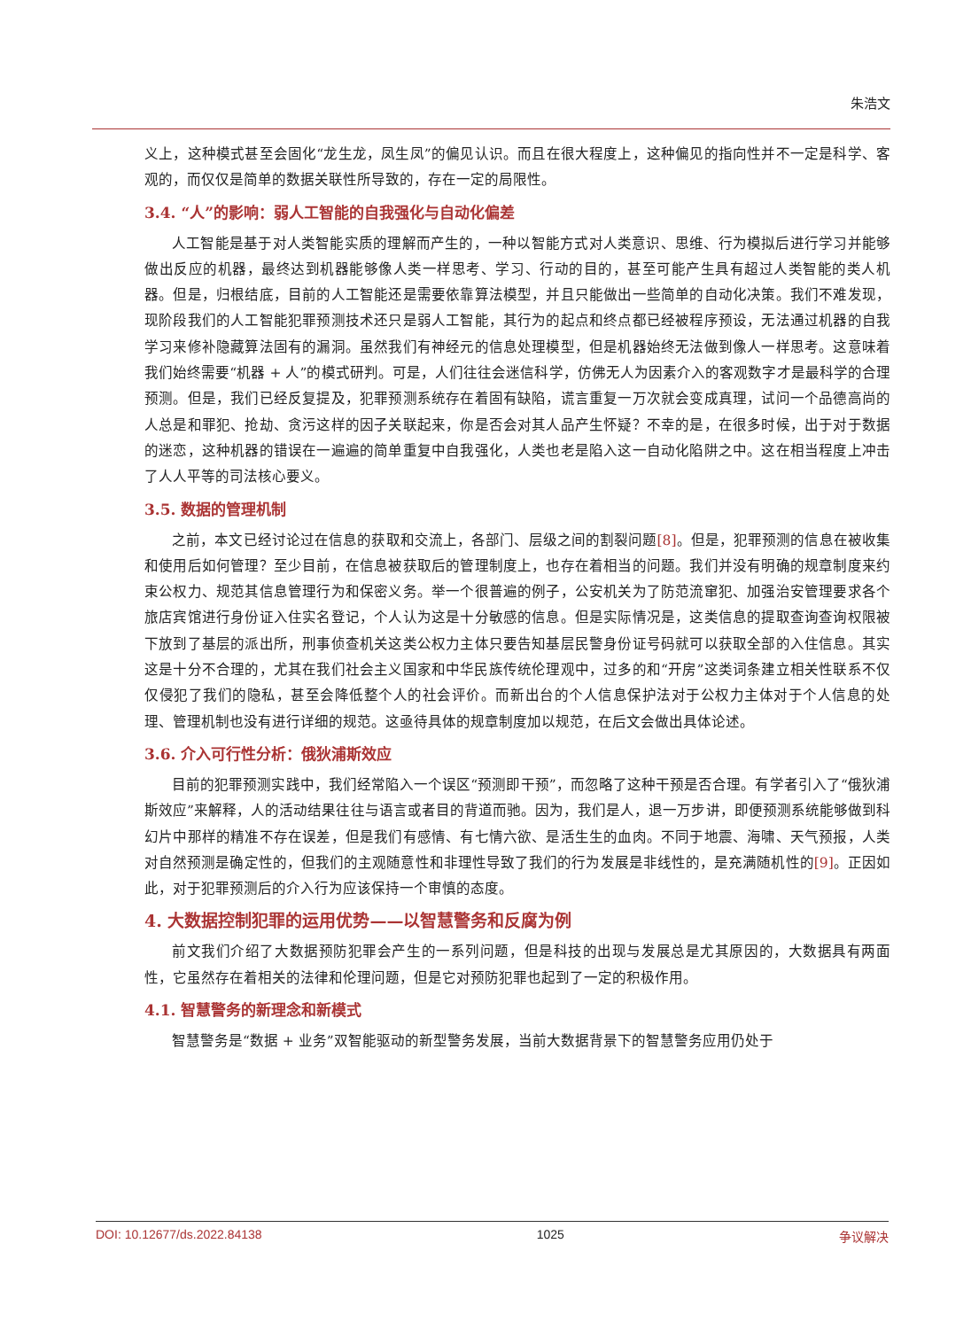朱浩文
义上，这种模式甚至会固化“龙生龙，凤生凤”的偏见认识。而且在很大程度上，这种偏见的指向性并不一定是科学、客观的，而仅仅是简单的数据关联性所导致的，存在一定的局限性。
3.4. “人”的影响：弱人工智能的自我强化与自动化偏差
人工智能是基于对人类智能实质的理解而产生的，一种以智能方式对人类意识、思维、行为模拟后进行学习并能够做出反应的机器，最终达到机器能够像人类一样思考、学习、行动的目的，甚至可能产生具有超过人类智能的类人机器。但是，归根结底，目前的人工智能还是需要依靠算法模型，并且只能做出一些简单的自动化决策。我们不难发现，现阶段我们的人工智能犯罪预测技术还只是弱人工智能，其行为的起点和终点都已经被程序预设，无法通过机器的自我学习来修补隐藏算法固有的漏洞。虽然我们有神经元的信息处理模型，但是机器始终无法做到像人一样思考。这意味着我们始终需要“机器 + 人”的模式研判。可是，人们往往会迷信科学，仿佛无人为因素介入的客观数字才是最科学的合理预测。但是，我们已经反复提及，犯罪预测系统存在着固有缺陷，谎言重复一万次就会变成真理，试问一个品德高尚的人总是和罪犯、抢劫、贪污这样的因子关联起来，你是否会对其人品产生怀疑？不幸的是，在很多时候，出于对于数据的迷恋，这种机器的错误在一遍遍的简单重复中自我强化，人类也老是陷入这一自动化陷阱之中。这在相当程度上冲击了人人平等的司法核心要义。
3.5. 数据的管理机制
之前，本文已经讨论过在信息的获取和交流上，各部门、层级之间的割裂问题[8]。但是，犯罪预测的信息在被收集和使用后如何管理？至少目前，在信息被获取后的管理制度上，也存在着相当的问题。我们并没有明确的规章制度来约束公权力、规范其信息管理行为和保密义务。举一个很普遍的例子，公安机关为了防范流窜犯、加强治安管理要求各个旅店宾馆进行身份证入住实名登记，个人认为这是十分敏感的信息。但是实际情况是，这类信息的提取查询查询权限被下放到了基层的派出所，刑事侦查机关这类公权力主体只要告知基层民警身份证号码就可以获取全部的入住信息。其实这是十分不合理的，尤其在我们社会主义国家和中华民族传统伦理观中，过多的和“开房”这类词条建立相关性联系不仅仅侵犯了我们的隐私，甚至会降低整个人的社会评价。而新出台的个人信息保护法对于公权力主体对于个人信息的处理、管理机制也没有进行详细的规范。这亟待具体的规章制度加以规范，在后文会做出具体论述。
3.6. 介入可行性分析：俄狄浦斯效应
目前的犯罪预测实践中，我们经常陷入一个误区“预测即干预”，而忽略了这种干预是否合理。有学者引入了“俄狄浦斯效应”来解释，人的活动结果往往与语言或者目的背道而驰。因为，我们是人，退一万步讲，即便预测系统能够做到科幻片中那样的精准不存在误差，但是我们有感情、有七情六欲、是活生生的血肉。不同于地震、海啸、天气预报，人类对自然预测是确定性的，但我们的主观随意性和非理性导致了我们的行为发展是非线性的，是充满随机性的[9]。正因如此，对于犯罪预测后的介入行为应该保持一个审慎的态度。
4. 大数据控制犯罪的运用优势——以智慧警务和反腐为例
前文我们介绍了大数据预防犯罪会产生的一系列问题，但是科技的出现与发展总是尤其原因的，大数据具有两面性，它虽然存在着相关的法律和伦理问题，但是它对预防犯罪也起到了一定的积极作用。
4.1. 智慧警务的新理念和新模式
智慧警务是“数据 + 业务”双智能驱动的新型警务发展，当前大数据背景下的智慧警务应用仍处于
DOI: 10.12677/ds.2022.84138 1025 争议解决